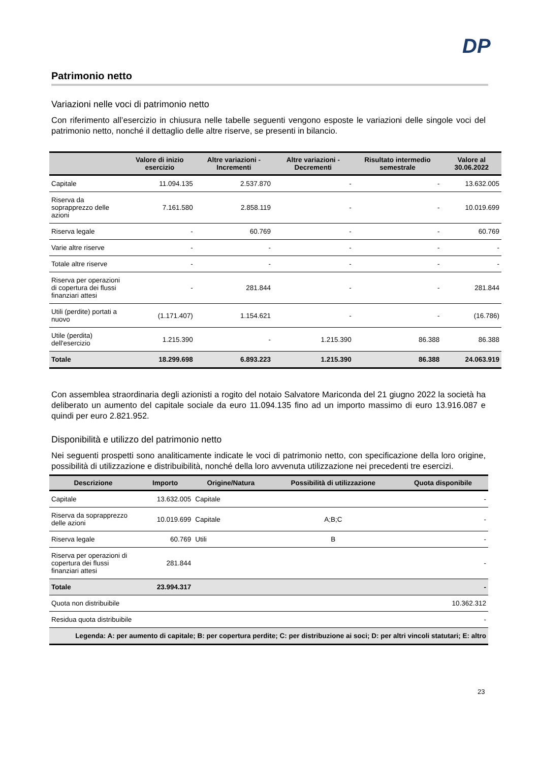DP
Patrimonio netto
Variazioni nelle voci di patrimonio netto
Con riferimento all’esercizio in chiusura nelle tabelle seguenti vengono esposte le variazioni delle singole voci del patrimonio netto, nonché il dettaglio delle altre riserve, se presenti in bilancio.
| | Valore di inizio esercizio | Altre variazioni - Incrementi | Altre variazioni - Decrementi | Risultato intermedio semestrale | Valore al 30.06.2022 |
| --- | --- | --- | --- | --- | --- |
| Capitale | 11.094.135 | 2.537.870 | - | - | 13.632.005 |
| Riserva da soprapprezzo delle azioni | 7.161.580 | 2.858.119 | - | - | 10.019.699 |
| Riserva legale | - | 60.769 | - | - | 60.769 |
| Varie altre riserve | - | - | - | - | - |
| Totale altre riserve | - | - | - | - | - |
| Riserva per operazioni di copertura dei flussi finanziari attesi | - | 281.844 | - | - | 281.844 |
| Utili (perdite) portati a nuovo | (1.171.407) | 1.154.621 | - | - | (16.786) |
| Utile (perdita) dell'esercizio | 1.215.390 | - | 1.215.390 | 86.388 | 86.388 |
| Totale | 18.299.698 | 6.893.223 | 1.215.390 | 86.388 | 24.063.919 |
Con assemblea straordinaria degli azionisti a rogito del notaio Salvatore Mariconda del 21 giugno 2022 la società ha deliberato un aumento del capitale sociale da euro 11.094.135 fino ad un importo massimo di euro 13.916.087 e quindi per euro 2.821.952.
Disponibilità e utilizzo del patrimonio netto
Nei seguenti prospetti sono analiticamente indicate le voci di patrimonio netto, con specificazione della loro origine, possibilità di utilizzazione e distribuibilità, nonché della loro avvenuta utilizzazione nei precedenti tre esercizi.
| Descrizione | Importo | Origine/Natura | Possibilità di utilizzazione | Quota disponibile |
| --- | --- | --- | --- | --- |
| Capitale | 13.632.005 | Capitale | | - |
| Riserva da soprapprezzo delle azioni | 10.019.699 | Capitale | A;B;C | - |
| Riserva legale | 60.769 | Utili | B | - |
| Riserva per operazioni di copertura dei flussi finanziari attesi | 281.844 | | | - |
| Totale | 23.994.317 | | | - |
| Quota non distribuibile | | | | 10.362.312 |
| Residua quota distribuibile | | | | - |
| Legenda: A: per aumento di capitale; B: per copertura perdite; C: per distribuzione ai soci; D: per altri vincoli statutari; E: altro | | | | |
23